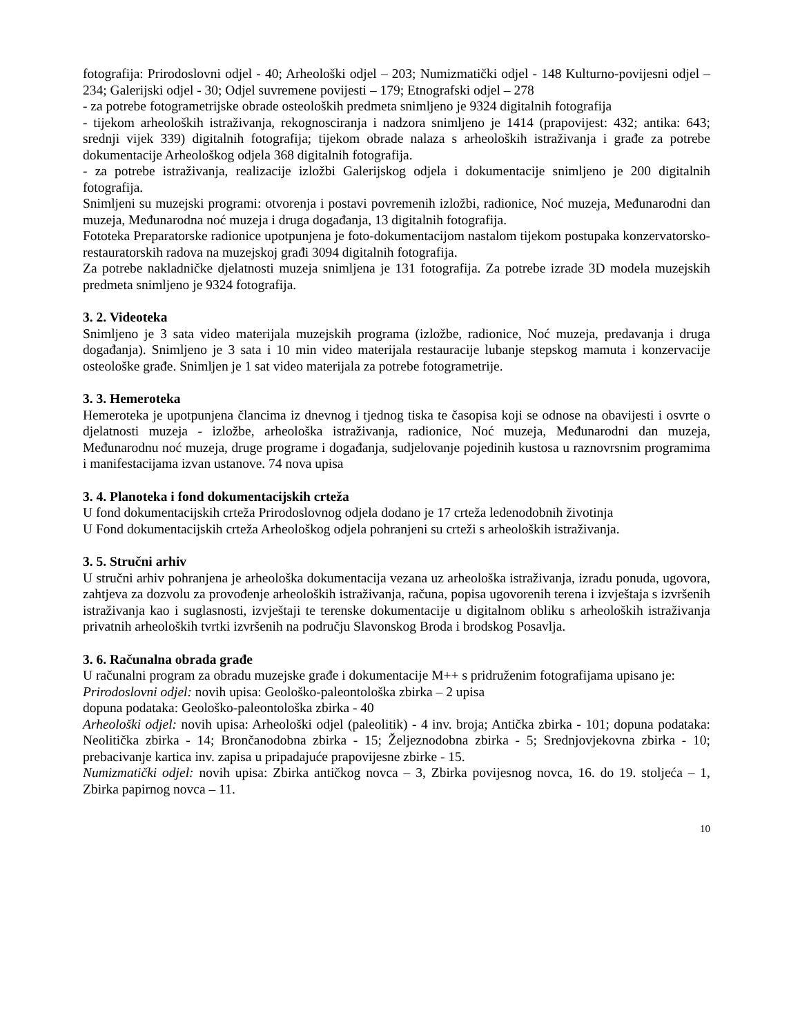fotografija: Prirodoslovni odjel - 40; Arheološki odjel – 203; Numizmatički odjel - 148 Kulturno-povijesni odjel – 234; Galerijski odjel - 30; Odjel suvremene povijesti – 179; Etnografski odjel – 278
- za potrebe fotogrametrijske obrade osteoloških predmeta snimljeno je 9324 digitalnih fotografija
- tijekom arheoloških istraživanja, rekognosciranja i nadzora snimljeno je 1414 (prapovijest: 432; antika: 643; srednji vijek 339) digitalnih fotografija; tijekom obrade nalaza s arheoloških istraživanja i građe za potrebe dokumentacije Arheološkog odjela 368 digitalnih fotografija.
- za potrebe istraživanja, realizacije izložbi Galerijskog odjela i dokumentacije snimljeno je 200 digitalnih fotografija.
Snimljeni su muzejski programi: otvorenja i postavi povremenih izložbi, radionice, Noć muzeja, Međunarodni dan muzeja, Međunarodna noć muzeja i druga događanja, 13 digitalnih fotografija.
Fototeka Preparatorske radionice upotpunjena je foto-dokumentacijom nastalom tijekom postupaka konzervatorsko-restauratorskih radova na muzejskoj građi 3094 digitalnih fotografija.
Za potrebe nakladničke djelatnosti muzeja snimljena je 131 fotografija. Za potrebe izrade 3D modela muzejskih predmeta snimljeno je 9324 fotografija.
3. 2. Videoteka
Snimljeno je 3 sata video materijala muzejskih programa (izložbe, radionice, Noć muzeja, predavanja i druga događanja). Snimljeno je 3 sata i 10 min video materijala restauracije lubanje stepskog mamuta i konzervacije osteološke građe. Snimljen je 1 sat video materijala za potrebe fotogrametrije.
3. 3. Hemeroteka
Hemeroteka je upotpunjena člancima iz dnevnog i tjednog tiska te časopisa koji se odnose na obavijesti i osvrte o djelatnosti muzeja - izložbe, arheološka istraživanja, radionice, Noć muzeja, Međunarodni dan muzeja, Međunarodnu noć muzeja, druge programe i događanja, sudjelovanje pojedinih kustosa u raznovrsnim programima i manifestacijama izvan ustanove. 74 nova upisa
3. 4. Planoteka i fond dokumentacijskih crteža
U fond dokumentacijskih crteža Prirodoslovnog odjela dodano je 17 crteža ledenodobnih životinja
U Fond dokumentacijskih crteža Arheološkog odjela pohranjeni su crteži s arheoloških istraživanja.
3. 5. Stručni arhiv
U stručni arhiv pohranjena je arheološka dokumentacija vezana uz arheološka istraživanja, izradu ponuda, ugovora, zahtjeva za dozvolu za provođenje arheoloških istraživanja, računa, popisa ugovorenih terena i izvještaja s izvršenih istraživanja kao i suglasnosti, izvještaji te terenske dokumentacije u digitalnom obliku s arheoloških istraživanja privatnih arheoloških tvrtki izvršenih na području Slavonskog Broda i brodskog Posavlja.
3. 6. Računalna obrada građe
U računalni program za obradu muzejske građe i dokumentacije M++ s pridruženim fotografijama upisano je:
Prirodoslovni odjel: novih upisa: Geološko-paleontološka zbirka – 2 upisa
dopuna podataka: Geološko-paleontološka zbirka - 40
Arheološki odjel: novih upisa: Arheološki odjel (paleolitik) - 4 inv. broja; Antička zbirka - 101; dopuna podataka: Neolitička zbirka - 14; Brončanodobna zbirka - 15; Željeznodobna zbirka - 5; Srednjovjekovna zbirka - 10; prebacivanje kartica inv. zapisa u pripadajuće prapovijesne zbirke - 15.
Numizmatički odjel: novih upisa: Zbirka antičkog novca – 3, Zbirka povijesnog novca, 16. do 19. stoljeća – 1, Zbirka papirnog novca – 11.
10